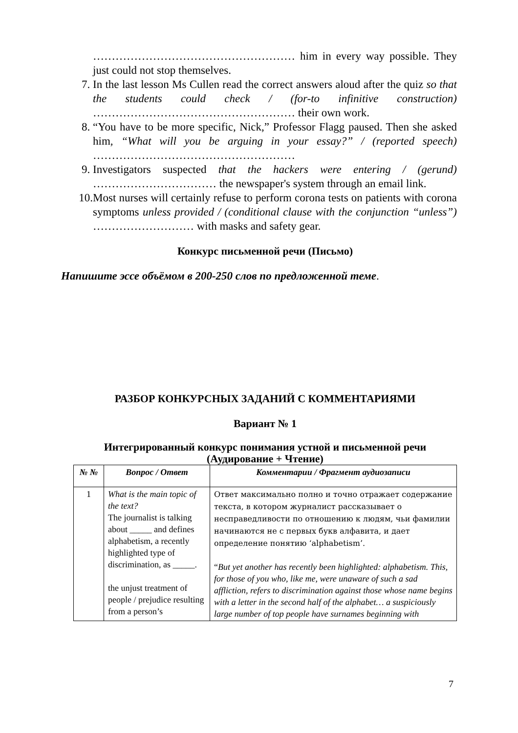……………………………………………… him in every way possible. They just could not stop themselves.
7. In the last lesson Ms Cullen read the correct answers aloud after the quiz so that the students could check / (for-to infinitive construction) ……………………………………………… their own work.
8. “You have to be more specific, Nick,” Professor Flagg paused. Then she asked him, “What will you be arguing in your essay?” / (reported speech) ………………………………………………
9. Investigators suspected that the hackers were entering / (gerund) …………………………… the newspaper's system through an email link.
10. Most nurses will certainly refuse to perform corona tests on patients with corona symptoms unless provided / (conditional clause with the conjunction “unless”) ……………………… with masks and safety gear.
Конкурс письменной речи (Письмо)
Напишите эссе объёмом в 200-250 слов по предложенной теме.
РАЗБОР КОНКУРСНЫХ ЗАДАНИЙ С КОММЕНТАРИЯМИ
Вариант № 1
Интегрированный конкурс понимания устной и письменной речи (Аудирование + Чтение)
| № № | Вопрос / Ответ | Комментарии / Фрагмент аудиозаписи |
| --- | --- | --- |
| 1 | What is the main topic of the text? The journalist is talking about _____ and defines alphabetism, a recently highlighted type of discrimination, as _____. the unjust treatment of people / prejudice resulting from a person’s | Ответ максимально полно и точно отражает содержание текста, в котором журналист рассказывает о несправедливости по отношению к людям, чьи фамилии начинаются не с первых букв алфавита, и дает определение понятию ‘alphabetism’. “ But yet another has recently been highlighted: alphabetism. This, for those of you who, like me, were unaware of such a sad affliction, refers to discrimination against those whose name begins with a letter in the second half of the alphabet… a suspiciously large number of top people have surnames beginning with |
7